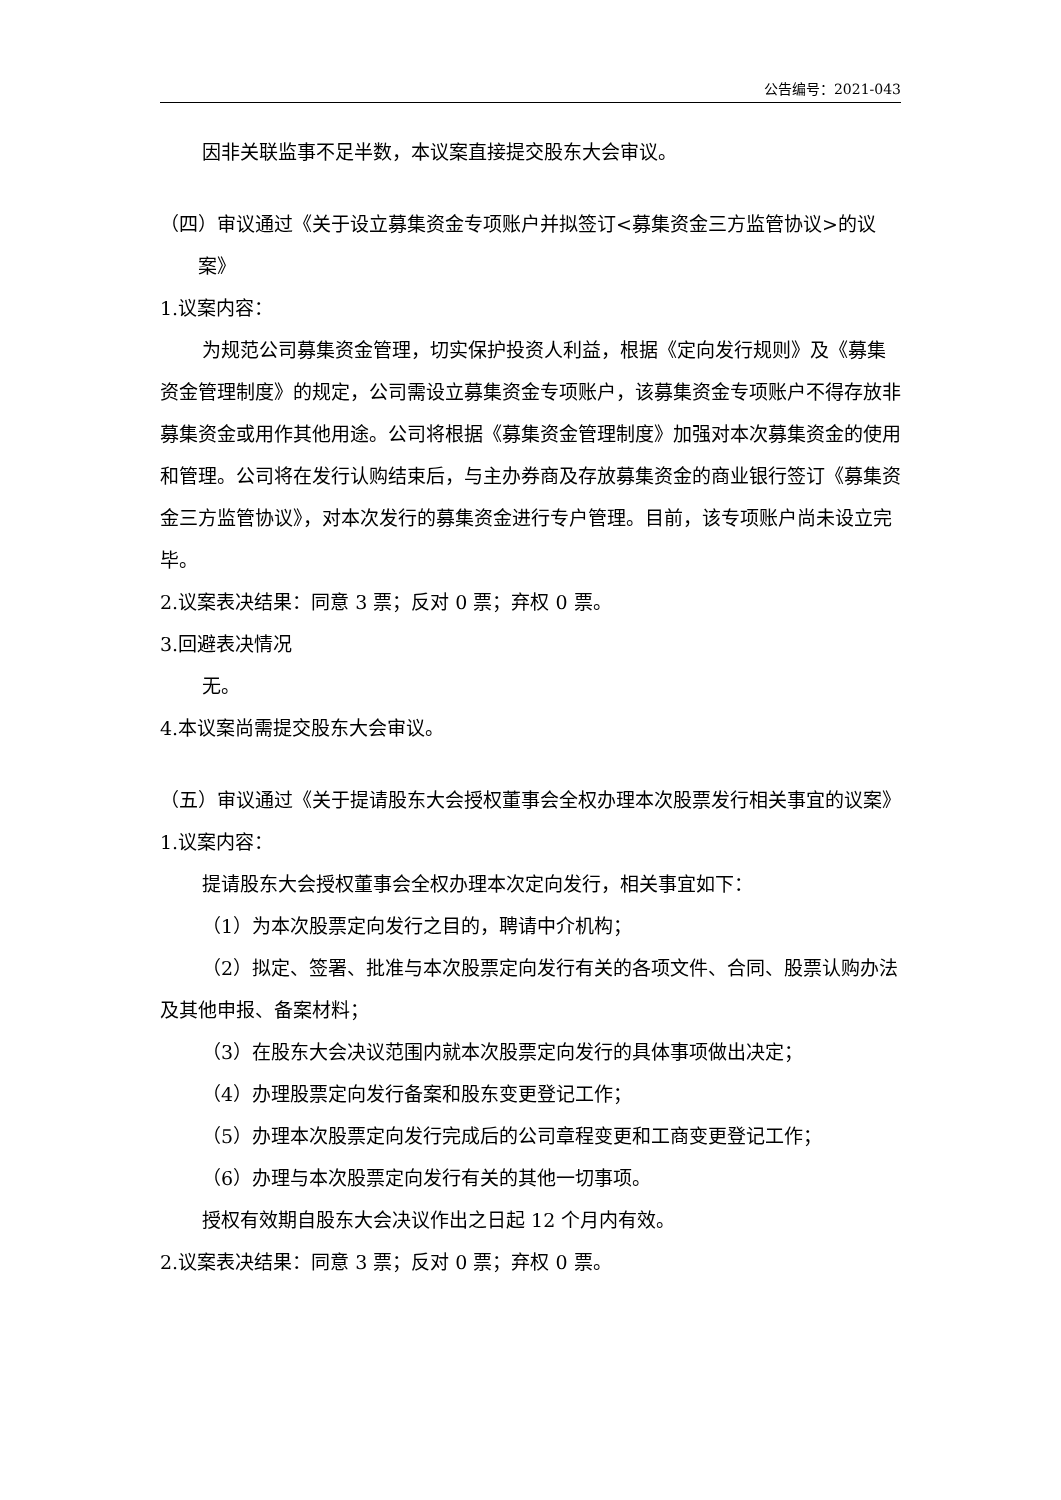公告编号：2021-043
因非关联监事不足半数，本议案直接提交股东大会审议。
（四）审议通过《关于设立募集资金专项账户并拟签订<募集资金三方监管协议>的议案》
1.议案内容：
为规范公司募集资金管理，切实保护投资人利益，根据《定向发行规则》及《募集资金管理制度》的规定，公司需设立募集资金专项账户，该募集资金专项账户不得存放非募集资金或用作其他用途。公司将根据《募集资金管理制度》加强对本次募集资金的使用和管理。公司将在发行认购结束后，与主办券商及存放募集资金的商业银行签订《募集资金三方监管协议》，对本次发行的募集资金进行专户管理。目前，该专项账户尚未设立完毕。
2.议案表决结果：同意 3 票；反对 0 票；弃权 0 票。
3.回避表决情况
无。
4.本议案尚需提交股东大会审议。
（五）审议通过《关于提请股东大会授权董事会全权办理本次股票发行相关事宜的议案》
1.议案内容：
提请股东大会授权董事会全权办理本次定向发行，相关事宜如下：
（1）为本次股票定向发行之目的，聘请中介机构；
（2）拟定、签署、批准与本次股票定向发行有关的各项文件、合同、股票认购办法及其他申报、备案材料；
（3）在股东大会决议范围内就本次股票定向发行的具体事项做出决定；
（4）办理股票定向发行备案和股东变更登记工作；
（5）办理本次股票定向发行完成后的公司章程变更和工商变更登记工作；
（6）办理与本次股票定向发行有关的其他一切事项。
授权有效期自股东大会决议作出之日起 12 个月内有效。
2.议案表决结果：同意 3 票；反对 0 票；弃权 0 票。